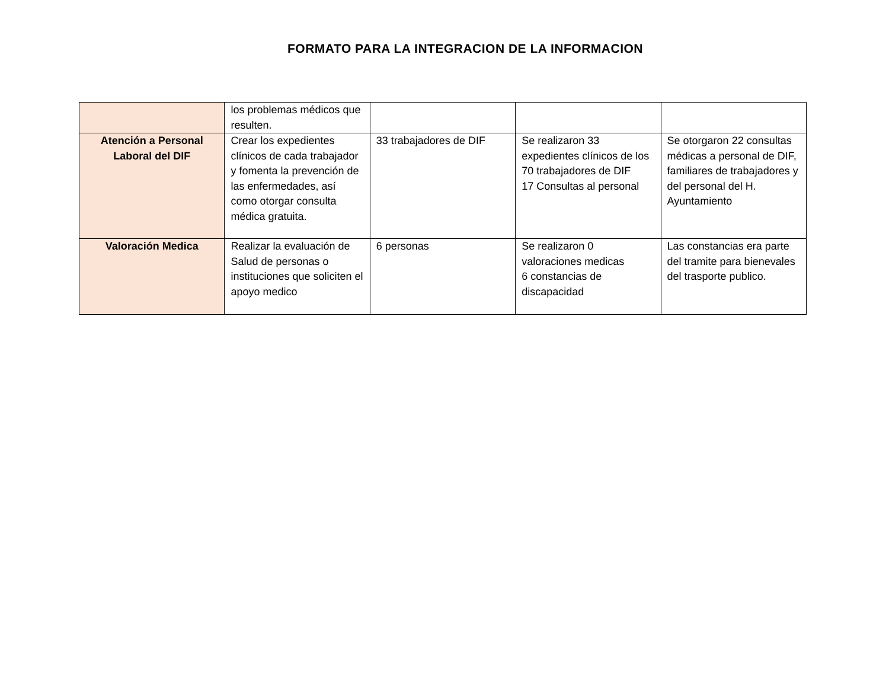FORMATO PARA LA INTEGRACION DE LA INFORMACION
| | los problemas médicos que resulten. | | | |
| Atención a Personal Laboral del DIF | Crear los expedientes clínicos de cada trabajador y fomenta la prevención de las enfermedades, así como otorgar consulta médica gratuita. | 33 trabajadores de DIF | Se realizaron 33 expedientes clínicos de los 70 trabajadores de DIF 17 Consultas al personal | Se otorgaron 22 consultas médicas a personal de DIF, familiares de trabajadores y del personal del H. Ayuntamiento |
| Valoración Medica | Realizar la evaluación de Salud de personas o instituciones que soliciten el apoyo medico | 6 personas | Se realizaron 0 valoraciones medicas 6 constancias de discapacidad | Las constancias era parte del tramite para bienevales del trasporte publico. |